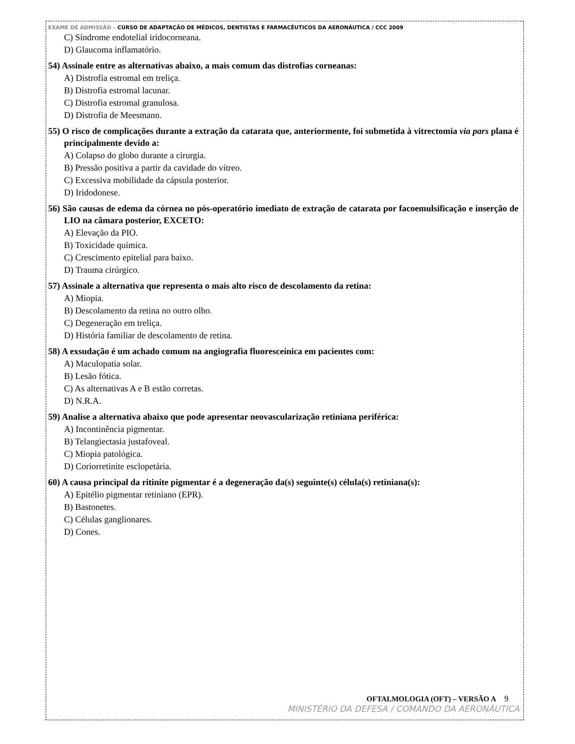EXAME DE ADMISSÃO – CURSO DE ADAPTAÇÃO DE MÉDICOS, DENTISTAS E FARMACÊUTICOS DA AERONÁUTICA / CCC 2009
C) Síndrome endotelial iridocorneana.
D) Glaucoma inflamatório.
54) Assinale entre as alternativas abaixo, a mais comum das distrofias corneanas:
A) Distrofia estromal em treliça.
B) Distrofia estromal lacunar.
C) Distrofia estromal granulosa.
D) Distrofia de Meesmann.
55) O risco de complicações durante a extração da catarata que, anteriormente, foi submetida à vitrectomia via pars plana é principalmente devido a:
A) Colapso do globo durante a cirurgia.
B) Pressão positiva a partir da cavidade do vítreo.
C) Excessiva mobilidade da cápsula posterior.
D) Iridodonese.
56) São causas de edema da córnea no pós-operatório imediato de extração de catarata por facoemulsificação e inserção de LIO na câmara posterior, EXCETO:
A) Elevação da PIO.
B) Toxicidade química.
C) Crescimento epitelial para baixo.
D) Trauma cirúrgico.
57) Assinale a alternativa que representa o mais alto risco de descolamento da retina:
A) Miopia.
B) Descolamento da retina no outro olho.
C) Degeneração em treliça.
D) História familiar de descolamento de retina.
58) A exsudação é um achado comum na angiografia fluoresceínica em pacientes com:
A) Maculopatia solar.
B) Lesão fótica.
C) As alternativas A e B estão corretas.
D) N.R.A.
59) Analise a alternativa abaixo que pode apresentar neovascularização retiniana periférica:
A) Incontinência pigmentar.
B) Telangiectasia justafoveal.
C) Miopia patológica.
D) Coriorretinite esclopetária.
60) A causa principal da ritinite pigmentar é a degeneração da(s) seguinte(s) célula(s) retiniana(s):
A) Epitélio pigmentar retiniano (EPR).
B) Bastonetes.
C) Células ganglionares.
D) Cones.
OFTALMOLOGIA (OFT) – VERSÃO A 9
MINISTÉRIO DA DEFESA / COMANDO DA AERONÁUTICA